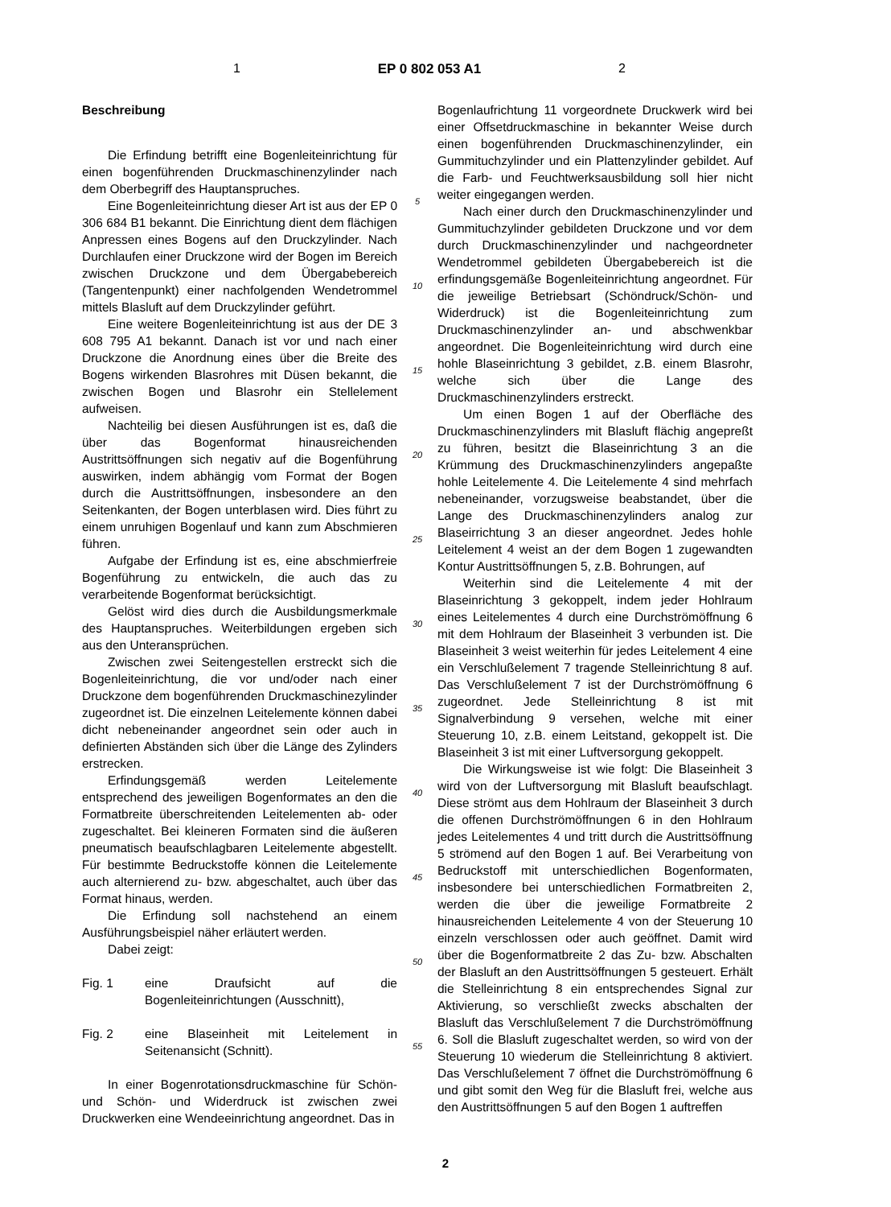1 EP 0 802 053 A1 2
Beschreibung
Die Erfindung betrifft eine Bogenleiteinrichtung für einen bogenführenden Druckmaschinenzylinder nach dem Oberbegriff des Hauptanspruches.
Eine Bogenleiteinrichtung dieser Art ist aus der EP 0 306 684 B1 bekannt. Die Einrichtung dient dem flächigen Anpressen eines Bogens auf den Druckzylinder. Nach Durchlaufen einer Druckzone wird der Bogen im Bereich zwischen Druckzone und dem Übergabebereich (Tangentenpunkt) einer nachfolgenden Wendetrommel mittels Blasluft auf dem Druckzylinder geführt.
Eine weitere Bogenleiteinrichtung ist aus der DE 3 608 795 A1 bekannt. Danach ist vor und nach einer Druckzone die Anordnung eines über die Breite des Bogens wirkenden Blasrohres mit Düsen bekannt, die zwischen Bogen und Blasrohr ein Stellelement aufweisen.
Nachteilig bei diesen Ausführungen ist es, daß die über das Bogenformat hinausreichenden Austrittsöffnungen sich negativ auf die Bogenführung auswirken, indem abhängig vom Format der Bogen durch die Austrittsöffnungen, insbesondere an den Seitenkanten, der Bogen unterblasen wird. Dies führt zu einem unruhigen Bogenlauf und kann zum Abschmieren führen.
Aufgabe der Erfindung ist es, eine abschmierfreie Bogenführung zu entwickeln, die auch das zu verarbeitende Bogenformat berücksichtigt.
Gelöst wird dies durch die Ausbildungsmerkmale des Hauptanspruches. Weiterbildungen ergeben sich aus den Unteransprüchen.
Zwischen zwei Seitengestellen erstreckt sich die Bogenleiteinrichtung, die vor und/oder nach einer Druckzone dem bogenführenden Druckmaschinezylinder zugeordnet ist. Die einzelnen Leitelemente können dabei dicht nebeneinander angeordnet sein oder auch in definierten Abständen sich über die Länge des Zylinders erstrecken.
Erfindungsgemäß werden Leitelemente entsprechend des jeweiligen Bogenformates an den die Formatbreite überschreitenden Leitelementen ab- oder zugeschaltet. Bei kleineren Formaten sind die äußeren pneumatisch beaufschlagbaren Leitelemente abgestellt. Für bestimmte Bedruckstoffe können die Leitelemente auch alternierend zu- bzw. abgeschaltet, auch über das Format hinaus, werden.
Die Erfindung soll nachstehend an einem Ausführungsbeispiel näher erläutert werden.
Dabei zeigt:
Fig. 1 eine Draufsicht auf die Bogenleiteinrichtungen (Ausschnitt),
Fig. 2 eine Blaseinheit mit Leitelement in Seitenansicht (Schnitt).
In einer Bogenrotationsdruckmaschine für Schön- und Schön- und Widerdruck ist zwischen zwei Druckwerken eine Wendeeinrichtung angeordnet. Das in
5
10
15
20
25
30
35
40
45
50
55
Bogenlaufrichtung 11 vorgeordnete Druckwerk wird bei einer Offsetdruckmaschine in bekannter Weise durch einen bogenführenden Druckmaschinenzylinder, ein Gummituchzylinder und ein Plattenzylinder gebildet. Auf die Farb- und Feuchtwerksausbildung soll hier nicht weiter eingegangen werden.
Nach einer durch den Druckmaschinenzylinder und Gummituchzylinder gebildeten Druckzone und vor dem durch Druckmaschinenzylinder und nachgeordneter Wendetrommel gebildeten Übergabebereich ist die erfindungsgemäße Bogenleiteinrichtung angeordnet. Für die jeweilige Betriebsart (Schöndruck/Schön- und Widerdruck) ist die Bogenleiteinrichtung zum Druckmaschinenzylinder an- und abschwenkbar angeordnet. Die Bogenleiteinrichtung wird durch eine hohle Blaseinrichtung 3 gebildet, z.B. einem Blasrohr, welche sich über die Lange des Druckmaschinenzylinders erstreckt.
Um einen Bogen 1 auf der Oberfläche des Druckmaschinenzylinders mit Blasluft flächig angepreßt zu führen, besitzt die Blaseinrichtung 3 an die Krümmung des Druckmaschinenzylinders angepaßte hohle Leitelemente 4. Die Leitelemente 4 sind mehrfach nebeneinander, vorzugsweise beabstandet, über die Lange des Druckmaschinenzylinders analog zur Blaseirrichtung 3 an dieser angeordnet. Jedes hohle Leitelement 4 weist an der dem Bogen 1 zugewandten Kontur Austrittsöffnungen 5, z.B. Bohrungen, auf
Weiterhin sind die Leitelemente 4 mit der Blaseinrichtung 3 gekoppelt, indem jeder Hohlraum eines Leitelementes 4 durch eine Durchströmöffnung 6 mit dem Hohlraum der Blaseinheit 3 verbunden ist. Die Blaseinheit 3 weist weiterhin für jedes Leitelement 4 eine ein Verschlußelement 7 tragende Stelleinrichtung 8 auf. Das Verschlußelement 7 ist der Durchströmöffnung 6 zugeordnet. Jede Stelleinrichtung 8 ist mit Signalverbindung 9 versehen, welche mit einer Steuerung 10, z.B. einem Leitstand, gekoppelt ist. Die Blaseinheit 3 ist mit einer Luftversorgung gekoppelt.
Die Wirkungsweise ist wie folgt: Die Blaseinheit 3 wird von der Luftversorgung mit Blasluft beaufschlagt. Diese strömt aus dem Hohlraum der Blaseinheit 3 durch die offenen Durchströmöffnungen 6 in den Hohlraum jedes Leitelementes 4 und tritt durch die Austrittsöffnung 5 strömend auf den Bogen 1 auf. Bei Verarbeitung von Bedruckstoff mit unterschiedlichen Bogenformaten, insbesondere bei unterschiedlichen Formatbreiten 2, werden die über die jeweilige Formatbreite 2 hinausreichenden Leitelemente 4 von der Steuerung 10 einzeln verschlossen oder auch geöffnet. Damit wird über die Bogenformatbreite 2 das Zu- bzw. Abschalten der Blasluft an den Austrittsöffnungen 5 gesteuert. Erhält die Stelleinrichtung 8 ein entsprechendes Signal zur Aktivierung, so verschließt zwecks abschalten der Blasluft das Verschlußelement 7 die Durchströmöffnung 6. Soll die Blasluft zugeschaltet werden, so wird von der Steuerung 10 wiederum die Stelleinrichtung 8 aktiviert. Das Verschlußelement 7 öffnet die Durchströmöffnung 6 und gibt somit den Weg für die Blasluft frei, welche aus den Austrittsöffnungen 5 auf den Bogen 1 auftreffen
2